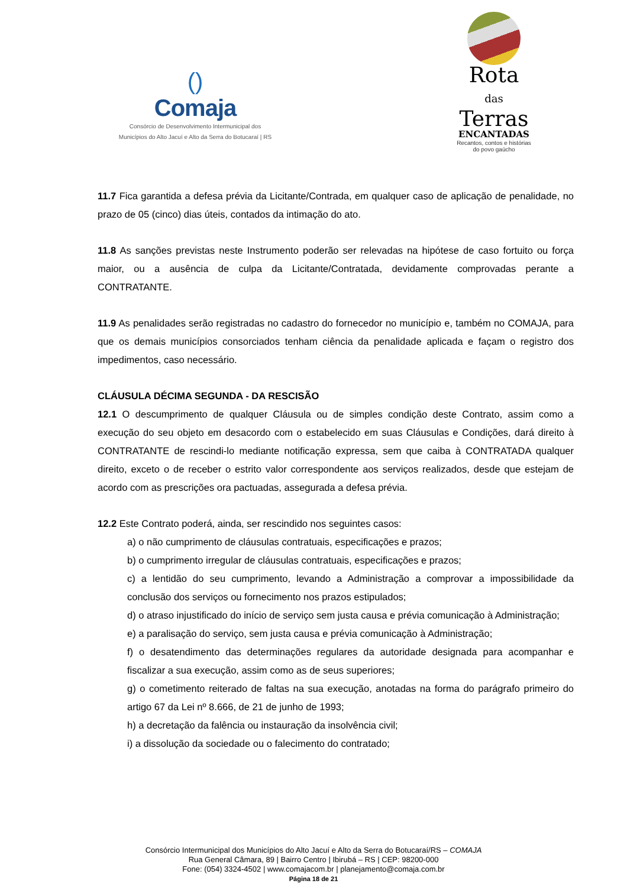()
Comaja
Consórcio de Desenvolvimento Intermunicipal dos
Municípios do Alto Jacuí e Alto da Serra do Botucaraí | RS
Rota
das
Terras
ENCANTADAS
Recantos, contos e histórias
do povo gaúcho
11.7 Fica garantida a defesa prévia da Licitante/Contrada, em qualquer caso de aplicação de penalidade, no prazo de 05 (cinco) dias úteis, contados da intimação do ato.
11.8 As sanções previstas neste Instrumento poderão ser relevadas na hipótese de caso fortuito ou força maior, ou a ausência de culpa da Licitante/Contratada, devidamente comprovadas perante a CONTRATANTE.
11.9 As penalidades serão registradas no cadastro do fornecedor no município e, também no COMAJA, para que os demais municípios consorciados tenham ciência da penalidade aplicada e façam o registro dos impedimentos, caso necessário.
CLÁUSULA DÉCIMA SEGUNDA - DA RESCISÃO
12.1 O descumprimento de qualquer Cláusula ou de simples condição deste Contrato, assim como a execução do seu objeto em desacordo com o estabelecido em suas Cláusulas e Condições, dará direito à CONTRATANTE de rescindi-lo mediante notificação expressa, sem que caiba à CONTRATADA qualquer direito, exceto o de receber o estrito valor correspondente aos serviços realizados, desde que estejam de acordo com as prescrições ora pactuadas, assegurada a defesa prévia.
12.2 Este Contrato poderá, ainda, ser rescindido nos seguintes casos:
a) o não cumprimento de cláusulas contratuais, especificações e prazos;
b) o cumprimento irregular de cláusulas contratuais, especificações e prazos;
c) a lentidão do seu cumprimento, levando a Administração a comprovar a impossibilidade da conclusão dos serviços ou fornecimento nos prazos estipulados;
d) o atraso injustificado do início de serviço sem justa causa e prévia comunicação à Administração;
e) a paralisação do serviço, sem justa causa e prévia comunicação à Administração;
f) o desatendimento das determinações regulares da autoridade designada para acompanhar e fiscalizar a sua execução, assim como as de seus superiores;
g) o cometimento reiterado de faltas na sua execução, anotadas na forma do parágrafo primeiro do artigo 67 da Lei nº 8.666, de 21 de junho de 1993;
h) a decretação da falência ou instauração da insolvência civil;
i) a dissolução da sociedade ou o falecimento do contratado;
Consórcio Intermunicipal dos Municípios do Alto Jacuí e Alto da Serra do Botucaraí/RS – COMAJA
Rua General Câmara, 89 | Bairro Centro | Ibirubá – RS | CEP: 98200-000
Fone: (054) 3324-4502 | www.comajacom.br | planejamento@comaja.com.br
Página 18 de 21